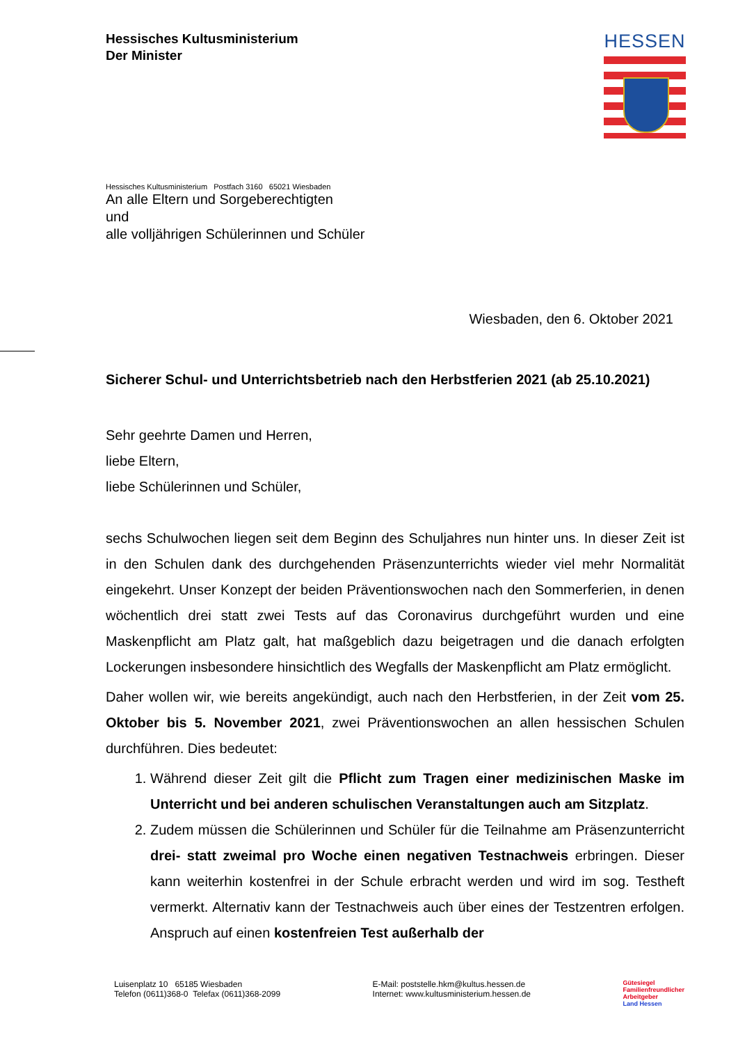Hessisches Kultusministerium
Der Minister
HESSEN
Hessisches Kultusministerium Postfach 3160 65021 Wiesbaden
An alle Eltern und Sorgeberechtigten
und
alle volljährigen Schülerinnen und Schüler
Wiesbaden, den 6. Oktober 2021
Sicherer Schul- und Unterrichtsbetrieb nach den Herbstferien 2021 (ab 25.10.2021)
Sehr geehrte Damen und Herren,
liebe Eltern,
liebe Schülerinnen und Schüler,
sechs Schulwochen liegen seit dem Beginn des Schuljahres nun hinter uns. In dieser Zeit ist in den Schulen dank des durchgehenden Präsenzunterrichts wieder viel mehr Normalität eingekehrt. Unser Konzept der beiden Präventionswochen nach den Sommerferien, in denen wöchentlich drei statt zwei Tests auf das Coronavirus durchgeführt wurden und eine Maskenpflicht am Platz galt, hat maßgeblich dazu beigetragen und die danach erfolgten Lockerungen insbesondere hinsichtlich des Wegfalls der Maskenpflicht am Platz ermöglicht.
Daher wollen wir, wie bereits angekündigt, auch nach den Herbstferien, in der Zeit vom 25. Oktober bis 5. November 2021, zwei Präventionswochen an allen hessischen Schulen durchführen. Dies bedeutet:
1. Während dieser Zeit gilt die Pflicht zum Tragen einer medizinischen Maske im Unterricht und bei anderen schulischen Veranstaltungen auch am Sitzplatz.
2. Zudem müssen die Schülerinnen und Schüler für die Teilnahme am Präsenzunterricht drei- statt zweimal pro Woche einen negativen Testnachweis erbringen. Dieser kann weiterhin kostenfrei in der Schule erbracht werden und wird im sog. Testheft vermerkt. Alternativ kann der Testnachweis auch über eines der Testzentren erfolgen. Anspruch auf einen kostenfreien Test außerhalb der
Luisenplatz 10 65185 Wiesbaden
Telefon (0611)368-0 Telefax (0611)368-2099
E-Mail: poststelle.hkm@kultus.hessen.de
Internet: www.kultusministerium.hessen.de
Gütesiegel
Familienfreundlicher
Arbeitgeber
Land Hessen